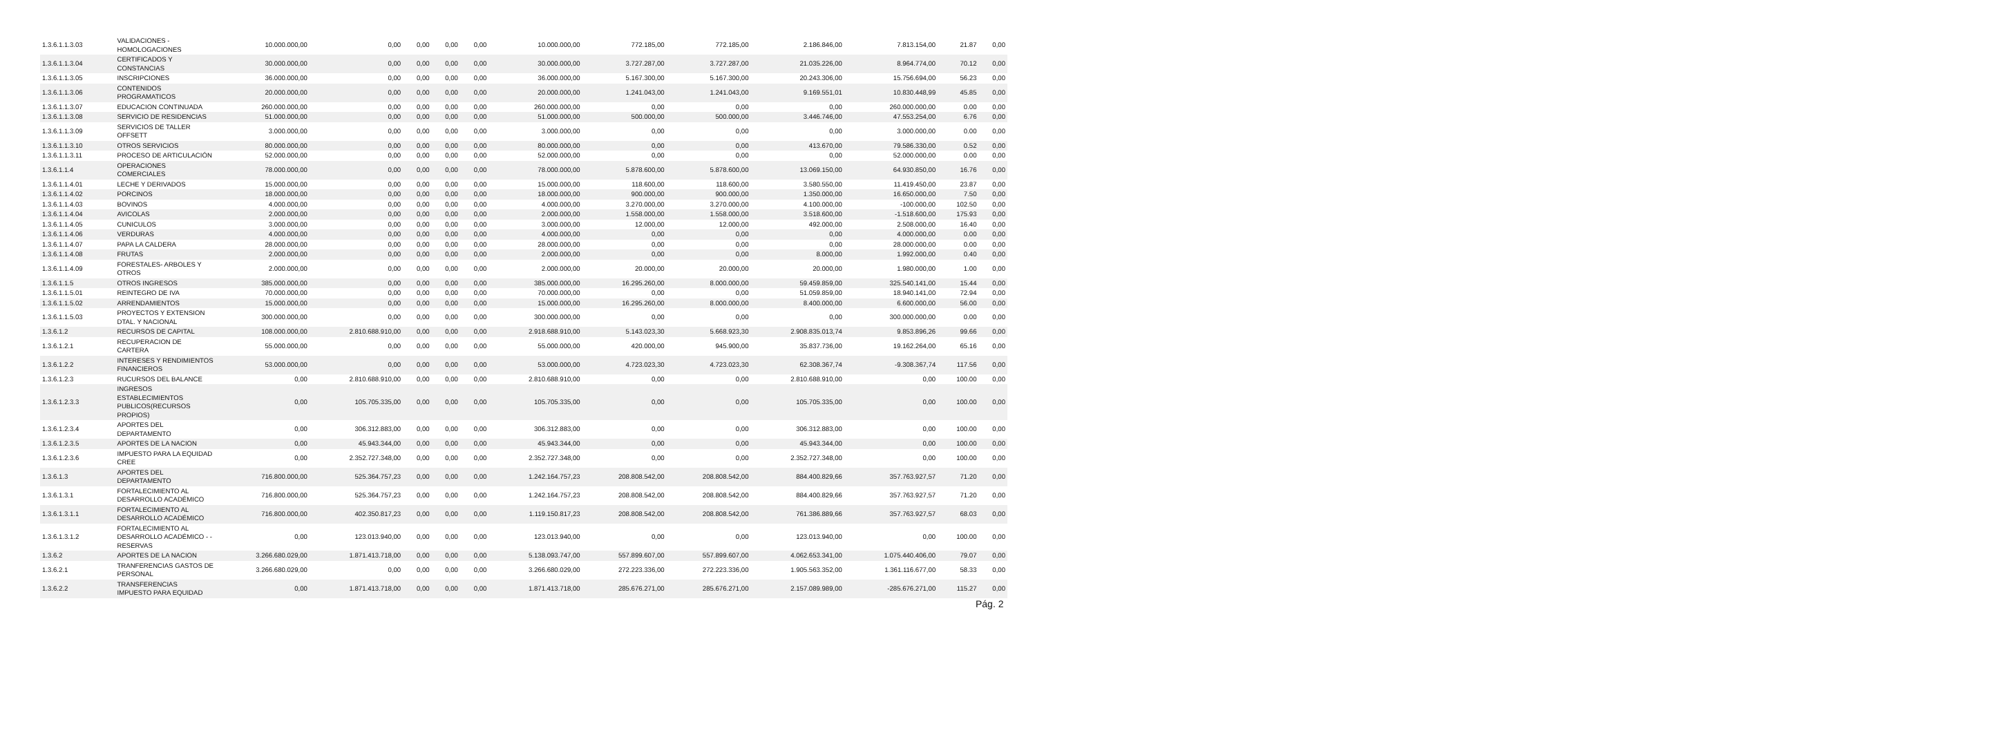| 1.3.6.1.1.3.03 | VALIDACIONES - HOMOLOGACIONES | 10.000.000,00 | 0,00 | 0,00 | 0,00 | 0,00 | 10.000.000,00 | 772.185,00 | 772.185,00 | 2.186.846,00 | 7.813.154,00 | 21.87 | 0,00 |
| 1.3.6.1.1.3.04 | CERTIFICADOS Y CONSTANCIAS | 30.000.000,00 | 0,00 | 0,00 | 0,00 | 0,00 | 30.000.000,00 | 3.727.287,00 | 3.727.287,00 | 21.035.226,00 | 8.964.774,00 | 70.12 | 0,00 |
| 1.3.6.1.1.3.05 | INSCRIPCIONES | 36.000.000,00 | 0,00 | 0,00 | 0,00 | 0,00 | 36.000.000,00 | 5.167.300,00 | 5.167.300,00 | 20.243.306,00 | 15.756.694,00 | 56.23 | 0,00 |
| 1.3.6.1.1.3.06 | CONTENIDOS PROGRAMATICOS | 20.000.000,00 | 0,00 | 0,00 | 0,00 | 0,00 | 20.000.000,00 | 1.241.043,00 | 1.241.043,00 | 9.169.551,01 | 10.830.448,99 | 45.85 | 0,00 |
| 1.3.6.1.1.3.07 | EDUCACION CONTINUADA | 260.000.000,00 | 0,00 | 0,00 | 0,00 | 0,00 | 260.000.000,00 | 0,00 | 0,00 | 0,00 | 260.000.000,00 | 0.00 | 0,00 |
| 1.3.6.1.1.3.08 | SERVICIO DE RESIDENCIAS | 51.000.000,00 | 0,00 | 0,00 | 0,00 | 0,00 | 51.000.000,00 | 500.000,00 | 500.000,00 | 3.446.746,00 | 47.553.254,00 | 6.76 | 0,00 |
| 1.3.6.1.1.3.09 | SERVICIOS DE TALLER OFFSETT | 3.000.000,00 | 0,00 | 0,00 | 0,00 | 0,00 | 3.000.000,00 | 0,00 | 0,00 | 0,00 | 3.000.000,00 | 0.00 | 0,00 |
| 1.3.6.1.1.3.10 | OTROS SERVICIOS | 80.000.000,00 | 0,00 | 0,00 | 0,00 | 0,00 | 80.000.000,00 | 0,00 | 0,00 | 413.670,00 | 79.586.330,00 | 0.52 | 0,00 |
| 1.3.6.1.1.3.11 | PROCESO DE ARTICULACIÓN | 52.000.000,00 | 0,00 | 0,00 | 0,00 | 0,00 | 52.000.000,00 | 0,00 | 0,00 | 0,00 | 52.000.000,00 | 0.00 | 0,00 |
| 1.3.6.1.1.4 | OPERACIONES COMERCIALES | 78.000.000,00 | 0,00 | 0,00 | 0,00 | 0,00 | 78.000.000,00 | 5.878.600,00 | 5.878.600,00 | 13.069.150,00 | 64.930.850,00 | 16.76 | 0,00 |
| 1.3.6.1.1.4.01 | LECHE Y DERIVADOS | 15.000.000,00 | 0,00 | 0,00 | 0,00 | 0,00 | 15.000.000,00 | 118.600,00 | 118.600,00 | 3.580.550,00 | 11.419.450,00 | 23.87 | 0,00 |
| 1.3.6.1.1.4.02 | PORCINOS | 18.000.000,00 | 0,00 | 0,00 | 0,00 | 0,00 | 18.000.000,00 | 900.000,00 | 900.000,00 | 1.350.000,00 | 16.650.000,00 | 7.50 | 0,00 |
| 1.3.6.1.1.4.03 | BOVINOS | 4.000.000,00 | 0,00 | 0,00 | 0,00 | 0,00 | 4.000.000,00 | 3.270.000,00 | 3.270.000,00 | 4.100.000,00 | -100.000,00 | 102.50 | 0,00 |
| 1.3.6.1.1.4.04 | AVICOLAS | 2.000.000,00 | 0,00 | 0,00 | 0,00 | 0,00 | 2.000.000,00 | 1.558.000,00 | 1.558.000,00 | 3.518.600,00 | -1.518.600,00 | 175.93 | 0,00 |
| 1.3.6.1.1.4.05 | CUNICULOS | 3.000.000,00 | 0,00 | 0,00 | 0,00 | 0,00 | 3.000.000,00 | 12.000,00 | 12.000,00 | 492.000,00 | 2.508.000,00 | 16.40 | 0,00 |
| 1.3.6.1.1.4.06 | VERDURAS | 4.000.000,00 | 0,00 | 0,00 | 0,00 | 0,00 | 4.000.000,00 | 0,00 | 0,00 | 0,00 | 4.000.000,00 | 0.00 | 0,00 |
| 1.3.6.1.1.4.07 | PAPA LA CALDERA | 28.000.000,00 | 0,00 | 0,00 | 0,00 | 0,00 | 28.000.000,00 | 0,00 | 0,00 | 0,00 | 28.000.000,00 | 0.00 | 0,00 |
| 1.3.6.1.1.4.08 | FRUTAS | 2.000.000,00 | 0,00 | 0,00 | 0,00 | 0,00 | 2.000.000,00 | 0,00 | 0,00 | 8.000,00 | 1.992.000,00 | 0.40 | 0,00 |
| 1.3.6.1.1.4.09 | FORESTALES- ARBOLES Y OTROS | 2.000.000,00 | 0,00 | 0,00 | 0,00 | 0,00 | 2.000.000,00 | 20.000,00 | 20.000,00 | 20.000,00 | 1.980.000,00 | 1.00 | 0,00 |
| 1.3.6.1.1.5 | OTROS INGRESOS | 385.000.000,00 | 0,00 | 0,00 | 0,00 | 0,00 | 385.000.000,00 | 16.295.260,00 | 8.000.000,00 | 59.459.859,00 | 325.540.141,00 | 15.44 | 0,00 |
| 1.3.6.1.1.5.01 | REINTEGRO DE IVA | 70.000.000,00 | 0,00 | 0,00 | 0,00 | 0,00 | 70.000.000,00 | 0,00 | 0,00 | 51.059.859,00 | 18.940.141,00 | 72.94 | 0,00 |
| 1.3.6.1.1.5.02 | ARRENDAMIENTOS | 15.000.000,00 | 0,00 | 0,00 | 0,00 | 0,00 | 15.000.000,00 | 16.295.260,00 | 8.000.000,00 | 8.400.000,00 | 6.600.000,00 | 56.00 | 0,00 |
| 1.3.6.1.1.5.03 | PROYECTOS Y EXTENSION DTAL. Y NACIONAL | 300.000.000,00 | 0,00 | 0,00 | 0,00 | 0,00 | 300.000.000,00 | 0,00 | 0,00 | 0,00 | 300.000.000,00 | 0.00 | 0,00 |
| 1.3.6.1.2 | RECURSOS DE CAPITAL | 108.000.000,00 | 2.810.688.910,00 | 0,00 | 0,00 | 0,00 | 2.918.688.910,00 | 5.143.023,30 | 5.668.923,30 | 2.908.835.013,74 | 9.853.896,26 | 99.66 | 0,00 |
| 1.3.6.1.2.1 | RECUPERACION DE CARTERA | 55.000.000,00 | 0,00 | 0,00 | 0,00 | 0,00 | 55.000.000,00 | 420.000,00 | 945.900,00 | 35.837.736,00 | 19.162.264,00 | 65.16 | 0,00 |
| 1.3.6.1.2.2 | INTERESES Y RENDIMIENTOS FINANCIEROS | 53.000.000,00 | 0,00 | 0,00 | 0,00 | 0,00 | 53.000.000,00 | 4.723.023,30 | 4.723.023,30 | 62.308.367,74 | -9.308.367,74 | 117.56 | 0,00 |
| 1.3.6.1.2.3 | RUCURSOS DEL BALANCE | 0,00 | 2.810.688.910,00 | 0,00 | 0,00 | 0,00 | 2.810.688.910,00 | 0,00 | 0,00 | 2.810.688.910,00 | 0,00 | 100.00 | 0,00 |
| 1.3.6.1.2.3.3 | INGRESOS ESTABLECIMIENTOS PUBLICOS(RECURSOS PROPIOS) | 0,00 | 105.705.335,00 | 0,00 | 0,00 | 0,00 | 105.705.335,00 | 0,00 | 0,00 | 105.705.335,00 | 0,00 | 100.00 | 0,00 |
| 1.3.6.1.2.3.4 | APORTES DEL DEPARTAMENTO | 0,00 | 306.312.883,00 | 0,00 | 0,00 | 0,00 | 306.312.883,00 | 0,00 | 0,00 | 306.312.883,00 | 0,00 | 100.00 | 0,00 |
| 1.3.6.1.2.3.5 | APORTES DE LA NACION | 0,00 | 45.943.344,00 | 0,00 | 0,00 | 0,00 | 45.943.344,00 | 0,00 | 0,00 | 45.943.344,00 | 0,00 | 100.00 | 0,00 |
| 1.3.6.1.2.3.6 | IMPUESTO PARA LA EQUIDAD CREE | 0,00 | 2.352.727.348,00 | 0,00 | 0,00 | 0,00 | 2.352.727.348,00 | 0,00 | 0,00 | 2.352.727.348,00 | 0,00 | 100.00 | 0,00 |
| 1.3.6.1.3 | APORTES DEL DEPARTAMENTO | 716.800.000,00 | 525.364.757,23 | 0,00 | 0,00 | 0,00 | 1.242.164.757,23 | 208.808.542,00 | 208.808.542,00 | 884.400.829,66 | 357.763.927,57 | 71.20 | 0,00 |
| 1.3.6.1.3.1 | FORTALECIMIENTO AL DESARROLLO ACADÉMICO | 716.800.000,00 | 525.364.757,23 | 0,00 | 0,00 | 0,00 | 1.242.164.757,23 | 208.808.542,00 | 208.808.542,00 | 884.400.829,66 | 357.763.927,57 | 71.20 | 0,00 |
| 1.3.6.1.3.1.1 | FORTALECIMIENTO AL DESARROLLO ACADÉMICO | 716.800.000,00 | 402.350.817,23 | 0,00 | 0,00 | 0,00 | 1.119.150.817,23 | 208.808.542,00 | 208.808.542,00 | 761.386.889,66 | 357.763.927,57 | 68.03 | 0,00 |
| 1.3.6.1.3.1.2 | FORTALECIMIENTO AL DESARROLLO ACADÉMICO - -RESERVAS | 0,00 | 123.013.940,00 | 0,00 | 0,00 | 0,00 | 123.013.940,00 | 0,00 | 0,00 | 123.013.940,00 | 0,00 | 100.00 | 0,00 |
| 1.3.6.2 | APORTES DE LA NACION | 3.266.680.029,00 | 1.871.413.718,00 | 0,00 | 0,00 | 0,00 | 5.138.093.747,00 | 557.899.607,00 | 557.899.607,00 | 4.062.653.341,00 | 1.075.440.406,00 | 79.07 | 0,00 |
| 1.3.6.2.1 | TRANFERENCIAS GASTOS DE PERSONAL | 3.266.680.029,00 | 0,00 | 0,00 | 0,00 | 0,00 | 3.266.680.029,00 | 272.223.336,00 | 272.223.336,00 | 1.905.563.352,00 | 1.361.116.677,00 | 58.33 | 0,00 |
| 1.3.6.2.2 | TRANSFERENCIAS IMPUESTO PARA EQUIDAD | 0,00 | 1.871.413.718,00 | 0,00 | 0,00 | 0,00 | 1.871.413.718,00 | 285.676.271,00 | 285.676.271,00 | 2.157.089.989,00 | -285.676.271,00 | 115.27 | 0,00 |
Pág. 2